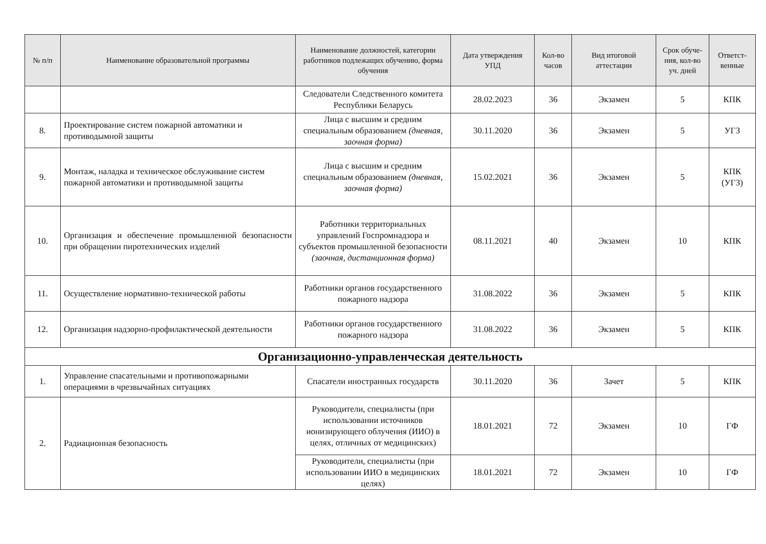| № п/п | Наименование образовательной программы | Наименование должностей, категории работников подлежащих обучению, форма обучения | Дата утверждения УПД | Кол-во часов | Вид итоговой аттестации | Срок обуче-ния, кол-во уч. дней | Ответст-венные |
| --- | --- | --- | --- | --- | --- | --- | --- |
| | | Следователи Следственного комитета Республики Беларусь | 28.02.2023 | 36 | Экзамен | 5 | КПК |
| 8. | Проектирование систем пожарной автоматики и противодымной защиты | Лица с высшим и средним специальным образованием (дневная, заочная форма) | 30.11.2020 | 36 | Экзамен | 5 | УГЗ |
| 9. | Монтаж, наладка и техническое обслуживание систем пожарной автоматики и противодымной защиты | Лица с высшим и средним специальным образованием (дневная, заочная форма) | 15.02.2021 | 36 | Экзамен | 5 | КПК (УГЗ) |
| 10. | Организация и обеспечение промышленной безопасности при обращении пиротехнических изделий | Работники территориальных управлений Госпромнадзора и субъектов промышленной безопасности (заочная, дистанционная форма) | 08.11.2021 | 40 | Экзамен | 10 | КПК |
| 11. | Осуществление нормативно-технической работы | Работники органов государственного пожарного надзора | 31.08.2022 | 36 | Экзамен | 5 | КПК |
| 12. | Организация надзорно-профилактической деятельности | Работники органов государственного пожарного надзора | 31.08.2022 | 36 | Экзамен | 5 | КПК |
| Организационно-управленческая деятельность | | | | | | | |
| 1. | Управление спасательными и противопожарными операциями в чрезвычайных ситуациях | Спасатели иностранных государств | 30.11.2020 | 36 | Зачет | 5 | КПК |
| 2. | Радиационная безопасность | Руководители, специалисты (при использовании источников ионизирующего облучения (ИИО) в целях, отличных от медицинских) | 18.01.2021 | 72 | Экзамен | 10 | ГФ |
| | | Руководители, специалисты (при использовании ИИО в медицинских целях) | 18.01.2021 | 72 | Экзамен | 10 | ГФ |